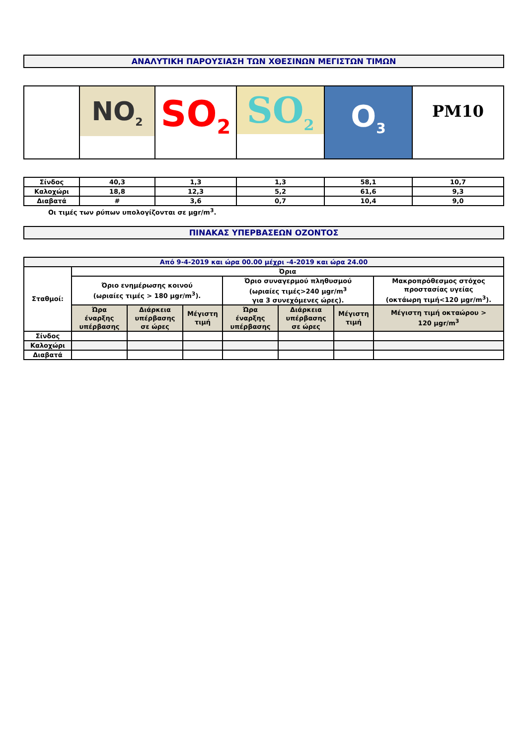ΑΝΑΛΥΤΙΚΗ ΠΑΡΟΥΣΙΑΣΗ ΤΩΝ ΧΘΕΣΙΝΩΝ ΜΕΓΙΣΤΩΝ ΤΙΜΩΝ
| | NO<sub>2</sub> | SO<sub>2</sub> | SO<sub>2</sub> | O<sub>3</sub> | PM10 |
| Σίνδος | 40,3 | 1,3 | 1,3 | 58,1 | 10,7 |
| Καλοχώρι | 18,8 | 12,3 | 5,2 | 61,6 | 9,3 |
| Διαβατά | # | 3,6 | 0,7 | 10,4 | 9,0 |
Οι τιμές των ρύπων υπολογίζονται σε μgr/m<sup>3</sup>.
ΠΙΝΑΚΑΣ ΥΠΕΡΒΑΣΕΩΝ ΟΖΟΝΤΟΣ
| Από 9-4-2019 και ώρα 00.00 μέχρι -4-2019 και ώρα 24.00 | | | | | | | |
| Σταθμοί: | Όρια | | | | | | |
| | Όριο ενημέρωσης κοινού (ωριαίες τιμές > 180 μgr/m<sup>3</sup>). | | | Όριο συναγερμού πληθυσμού (ωριαίες τιμές>240 μgr/m<sup>3</sup> για 3 συνεχόμενες ώρες). | | | Μακροπρόθεσμος στόχος προστασίας υγείας (οκτάωρη τιμή<120 μgr/m<sup>3</sup>). |
| | Ώρα έναρξης υπέρβασης | Διάρκεια υπέρβασης σε ώρες | Μέγιστη τιμή | Ώρα έναρξης υπέρβασης | Διάρκεια υπέρβασης σε ώρες | Μέγιστη τιμή | Μέγιστη τιμή οκταώρου > 120 μgr/m<sup>3</sup> |
| Σίνδος | | | | | | | |
| Καλοχώρι | | | | | | | |
| Διαβατά | | | | | | | |